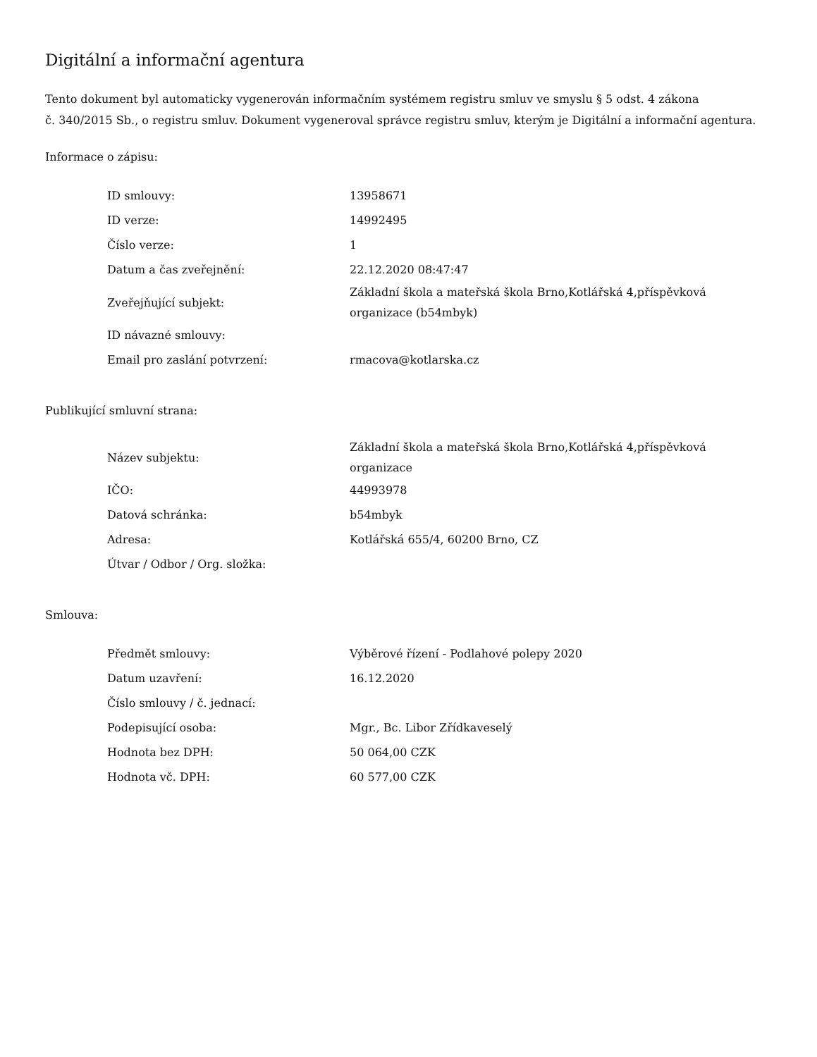Digitální a informační agentura
Tento dokument byl automaticky vygenerován informačním systémem registru smluv ve smyslu § 5 odst. 4 zákona
č. 340/2015 Sb., o registru smluv. Dokument vygeneroval správce registru smluv, kterým je Digitální a informační agentura.
Informace o zápisu:
| ID smlouvy: | 13958671 |
| ID verze: | 14992495 |
| Číslo verze: | 1 |
| Datum a čas zveřejnění: | 22.12.2020 08:47:47 |
| Zveřejňující subjekt: | Základní škola a mateřská škola Brno,Kotlářská 4,příspěvková organizace (b54mbyk) |
| ID návazné smlouvy: | |
| Email pro zaslání potvrzení: | rmacova@kotlarska.cz |
Publikující smluvní strana:
| Název subjektu: | Základní škola a mateřská škola Brno,Kotlářská 4,příspěvková organizace |
| IČO: | 44993978 |
| Datová schránka: | b54mbyk |
| Adresa: | Kotlářská 655/4, 60200 Brno, CZ |
| Útvar / Odbor / Org. složka: | |
Smlouva:
| Předmět smlouvy: | Výběrové řízení - Podlahové polepy 2020 |
| Datum uzavření: | 16.12.2020 |
| Číslo smlouvy / č. jednací: | |
| Podepisující osoba: | Mgr., Bc. Libor Zřídkaveselý |
| Hodnota bez DPH: | 50 064,00 CZK |
| Hodnota vč. DPH: | 60 577,00 CZK |